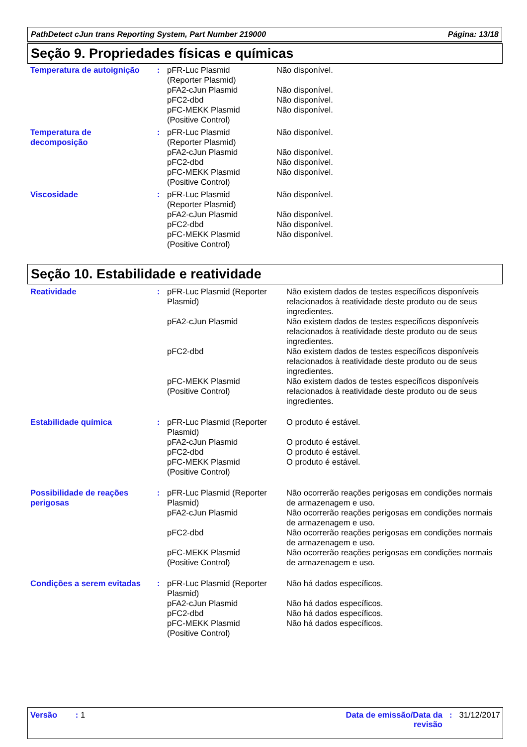PathDetect cJun trans Reporting System, Part Number 219000 Página: 13/18
Seção 9. Propriedades físicas e químicas
| Temperatura de autoignição | : | pFR-Luc Plasmid (Reporter Plasmid) | Não disponível. |
| | | pFA2-cJun Plasmid | Não disponível. |
| | | pFC2-dbd | Não disponível. |
| | | pFC-MEKK Plasmid (Positive Control) | Não disponível. |
| Temperatura de decomposição | : | pFR-Luc Plasmid (Reporter Plasmid) | Não disponível. |
| | | pFA2-cJun Plasmid | Não disponível. |
| | | pFC2-dbd | Não disponível. |
| | | pFC-MEKK Plasmid (Positive Control) | Não disponível. |
| Viscosidade | : | pFR-Luc Plasmid (Reporter Plasmid) | Não disponível. |
| | | pFA2-cJun Plasmid | Não disponível. |
| | | pFC2-dbd | Não disponível. |
| | | pFC-MEKK Plasmid (Positive Control) | Não disponível. |
Seção 10. Estabilidade e reatividade
| Reatividade | : | pFR-Luc Plasmid (Reporter Plasmid) | Não existem dados de testes específicos disponíveis relacionados à reatividade deste produto ou de seus ingredientes. |
| | | pFA2-cJun Plasmid | Não existem dados de testes específicos disponíveis relacionados à reatividade deste produto ou de seus ingredientes. |
| | | pFC2-dbd | Não existem dados de testes específicos disponíveis relacionados à reatividade deste produto ou de seus ingredientes. |
| | | pFC-MEKK Plasmid (Positive Control) | Não existem dados de testes específicos disponíveis relacionados à reatividade deste produto ou de seus ingredientes. |
| Estabilidade química | : | pFR-Luc Plasmid (Reporter Plasmid) | O produto é estável. |
| | | pFA2-cJun Plasmid | O produto é estável. |
| | | pFC2-dbd | O produto é estável. |
| | | pFC-MEKK Plasmid (Positive Control) | O produto é estável. |
| Possibilidade de reações perigosas | : | pFR-Luc Plasmid (Reporter Plasmid) | Não ocorrerão reações perigosas em condições normais de armazenagem e uso. |
| | | pFA2-cJun Plasmid | Não ocorrerão reações perigosas em condições normais de armazenagem e uso. |
| | | pFC2-dbd | Não ocorrerão reações perigosas em condições normais de armazenagem e uso. |
| | | pFC-MEKK Plasmid (Positive Control) | Não ocorrerão reações perigosas em condições normais de armazenagem e uso. |
| Condições a serem evitadas | : | pFR-Luc Plasmid (Reporter Plasmid) | Não há dados específicos. |
| | | pFA2-cJun Plasmid | Não há dados específicos. |
| | | pFC2-dbd | Não há dados específicos. |
| | | pFC-MEKK Plasmid (Positive Control) | Não há dados específicos. |
Versão : 1 Data de emissão/Data da
revisão: 31/12/2017